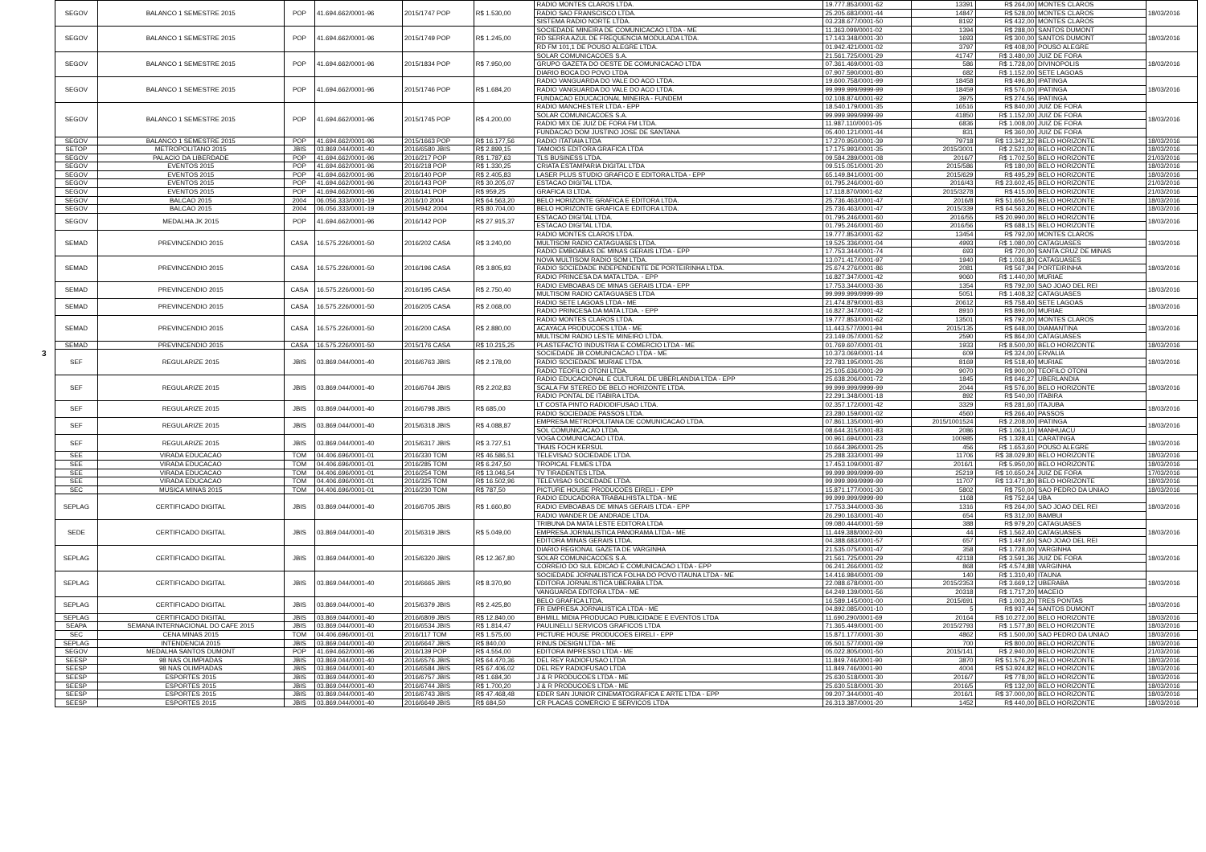| 3 | SEGOV | BALANCO 1 SEMESTRE 2015 | POP | 41.694.662/0001-96 | 2015/1747 POP | R$ 1.530,00 | RADIO MONTES CLAROS LTDA. | 19.777.853/0001-62 | 13391 | R$ 264,00 | MONTES CLAROS | 18/03/2016 |
| | | | | | | | RADIO SAO FRANSCISCO LTDA. | 25.205.683/0001-44 | 14847 | R$ 528,00 | MONTES CLAROS | |
| | | | | | | | SISTEMA RADIO NORTE LTDA. | 03.238.677/0001-50 | 8192 | R$ 432,00 | MONTES CLAROS | |
| | SEGOV | BALANCO 1 SEMESTRE 2015 | POP | 41.694.662/0001-96 | 2015/1749 POP | R$ 1.245,00 | SOCIEDADE MINEIRA DE COMUNICACAO LTDA - ME | 11.363.099/0001-02 | 1394 | R$ 288,00 | SANTOS DUMONT | 18/03/2016 |
| | | | | | | | RD SERRA AZUL DE FREQUENCIA MODULADA LTDA. | 17.143.348/0001-30 | 1693 | R$ 300,00 | SANTOS DUMONT | |
| | | | | | | | RD FM 101,1 DE POUSO ALEGRE LTDA. | 01.942.421/0001-02 | 3797 | R$ 408,00 | POUSO ALEGRE | |
| | SEGOV | BALANCO 1 SEMESTRE 2015 | POP | 41.694.662/0001-96 | 2015/1834 POP | R$ 7.950,00 | SOLAR COMUNICACOES S.A. | 21.561.725/0001-29 | 41747 | R$ 3.480,00 | JUIZ DE FORA | 18/03/2016 |
| | | | | | | | GRUPO GAZETA DO OESTE DE COMUNICACAO LTDA | 07.361.469/0001-03 | 586 | R$ 1.728,00 | DIVINOPOLIS | |
| | | | | | | | DIARIO BOCA DO POVO LTDA | 07.907.590/0001-80 | 682 | R$ 1.152,00 | SETE LAGOAS | |
| | SEGOV | BALANCO 1 SEMESTRE 2015 | POP | 41.694.662/0001-96 | 2015/1746 POP | R$ 1.684,20 | RADIO VANGUARDA DO VALE DO ACO LTDA. | 19.600.758/0001-99 | 18458 | R$ 496,80 | IPATINGA | 18/03/2016 |
| | | | | | | | RADIO VANGUARDA DO VALE DO ACO LTDA. | 99.999.999/9999-99 | 18459 | R$ 576,00 | IPATINGA | |
| | | | | | | | FUNDACAO EDUCACIONAL MINEIRA - FUNDEM | 02.108.874/0001-92 | 3975 | R$ 274,56 | IPATINGA | |
| | SEGOV | BALANCO 1 SEMESTRE 2015 | POP | 41.694.662/0001-96 | 2015/1745 POP | R$ 4.200,00 | RADIO MANCHESTER LTDA - EPP | 18.540.179/0001-35 | 16516 | R$ 840,00 | JUIZ DE FORA | 18/03/2016 |
| | | | | | | | SOLAR COMUNICACOES S.A. | 99.999.999/9999-99 | 41850 | R$ 1.152,00 | JUIZ DE FORA | |
| | | | | | | | RADIO MIX DE JUIZ DE FORA FM LTDA. | 11.987.110/0001-05 | 6836 | R$ 1.008,00 | JUIZ DE FORA | |
| | | | | | | | FUNDACAO DOM JUSTINO JOSE DE SANTANA | 05.400.121/0001-44 | 831 | R$ 360,00 | JUIZ DE FORA | |
| | SEGOV | BALANCO 1 SEMESTRE 2015 | POP | 41.694.662/0001-96 | 2015/1663 POP | R$ 16.177,56 | RADIO ITATIAIA LTDA | 17.270.950/0001-39 | 79718 | R$ 13.342,32 | BELO HORIZONTE | 18/03/2016 |
| | SETOP | METROPOLITANO 2015 | JBIS | 03.869.044/0001-40 | 2016/6580 JBIS | R$ 2.899,15 | TAMOIOS EDITORA GRAFICA LTDA | 17.175.993/0001-35 | 2015/3001 | R$ 2.521,00 | BELO HORIZONTE | 18/03/2016 |
| | SEGOV | PALACIO DA LIBERDADE | POP | 41.694.662/0001-96 | 2016/217 POP | R$ 1.787,63 | TLS BUSINESS LTDA. | 09.584.289/0001-08 | 2016/7 | R$ 1.702,50 | BELO HORIZONTE | 21/03/2016 |
| | SEGOV | EVENTOS 2015 | POP | 41.694.662/0001-96 | 2016/218 POP | R$ 1.330,25 | CRIATA ESTAMPARIA DIGITAL LTDA | 09.515.051/0001-20 | 2015/586 | R$ 180,00 | BELO HORIZONTE | 18/03/2016 |
| | SEGOV | EVENTOS 2015 | POP | 41.694.662/0001-96 | 2016/140 POP | R$ 2.405,83 | LASER PLUS STUDIO GRAFICO E EDITORA LTDA - EPP | 65.149.841/0001-00 | 2015/629 | R$ 495,29 | BELO HORIZONTE | 18/03/2016 |
| | SEGOV | EVENTOS 2015 | POP | 41.694.662/0001-96 | 2016/143 POP | R$ 30.205,07 | ESTACAO DIGITAL LTDA. | 01.795.246/0001-60 | 2016/43 | R$ 23.602,45 | BELO HORIZONTE | 21/03/2016 |
| | SEGOV | EVENTOS 2015 | POP | 41.694.662/0001-96 | 2016/141 POP | R$ 959,25 | GRAFICA I3 LTDA. | 17.118.870/0001-62 | 2015/3278 | R$ 415,00 | BELO HORIZONTE | 21/03/2016 |
| | SEGOV | BALCAO 2015 | 2004 | 06.056.333/0001-19 | 2016/10 2004 | R$ 64.563,20 | BELO HORIZONTE GRAFICA E EDITORA LTDA. | 25.736.463/0001-47 | 2016/8 | R$ 51.650,56 | BELO HORIZONTE | 18/03/2016 |
| | SEGOV | BALCAO 2015 | 2004 | 06.056.333/0001-19 | 2015/942 2004 | R$ 80.704,00 | BELO HORIZONTE GRAFICA E EDITORA LTDA. | 25.736.463/0001-47 | 2015/339 | R$ 64.563,20 | BELO HORIZONTE | 18/03/2016 |
| | SEGOV | MEDALHA JK 2015 | POP | 41.694.662/0001-96 | 2016/142 POP | R$ 27.915,37 | ESTACAO DIGITAL LTDA. | 01.795.246/0001-60 | 2016/55 | R$ 20.990,00 | BELO HORIZONTE | 18/03/2016 |
| | | | | | | | ESTACAO DIGITAL LTDA. | 01.795.246/0001-60 | 2016/56 | R$ 688,15 | BELO HORIZONTE | |
| | SEMAD | PREVINCENDIO 2015 | CASA | 16.575.226/0001-50 | 2016/202 CASA | R$ 3.240,00 | RADIO MONTES CLAROS LTDA. | 19.777.853/0001-62 | 13454 | R$ 792,00 | MONTES CLAROS | 18/03/2016 |
| | | | | | | | MULTISOM RADIO CATAGUASES LTDA. | 19.525.336/0001-04 | 4993 | R$ 1.080,00 | CATAGUASES | |
| | | | | | | | RADIO EMBOABAS DE MINAS GERAIS LTDA - EPP | 17.753.344/0001-74 | 693 | R$ 720,00 | SANTA CRUZ DE MINAS | |
| | SEMAD | PREVINCENDIO 2015 | CASA | 16.575.226/0001-50 | 2016/196 CASA | R$ 3.805,93 | NOVA MULTISOM RADIO SOM LTDA. | 13.071.417/0001-97 | 1940 | R$ 1.036,80 | CATAGUASES | 18/03/2016 |
| | | | | | | | RADIO SOCIEDADE INDEPENDENTE DE PORTEIRINHA LTDA. | 25.674.276/0001-86 | 2081 | R$ 567,94 | PORTEIRINHA | |
| | | | | | | | RADIO PRINCESA DA MATA LTDA. - EPP | 16.827.347/0001-42 | 9060 | R$ 1.440,00 | MURIAE | |
| | SEMAD | PREVINCENDIO 2015 | CASA | 16.575.226/0001-50 | 2016/195 CASA | R$ 2.750,40 | RADIO EMBOABAS DE MINAS GERAIS LTDA - EPP | 17.753.344/0003-36 | 1354 | R$ 792,00 | SAO JOAO DEL REI | 18/03/2016 |
| | | | | | | | MULTISOM RADIO CATAGUASES LTDA | 99.999.999/9999-99 | 5051 | R$ 1.408,32 | CATAGUASES | |
| | SEMAD | PREVINCENDIO 2015 | CASA | 16.575.226/0001-50 | 2016/205 CASA | R$ 2.068,00 | RADIO SETE LAGOAS LTDA - ME | 21.474.879/0001-83 | 20612 | R$ 758,40 | SETE LAGOAS | 18/03/2016 |
| | | | | | | | RADIO PRINCESA DA MATA LTDA. - EPP | 16.827.347/0001-42 | 8910 | R$ 896,00 | MURIAE | |
| | SEMAD | PREVINCENDIO 2015 | CASA | 16.575.226/0001-50 | 2016/200 CASA | R$ 2.880,00 | RADIO MONTES CLAROS LTDA. | 19.777.853/0001-62 | 13501 | R$ 792,00 | MONTES CLAROS | 18/03/2016 |
| | | | | | | | ACAYACA PRODUCOES LTDA - ME | 11.443.577/0001-94 | 2015/135 | R$ 648,00 | DIAMANTINA | |
| | | | | | | | MULTISOM RADIO LESTE MINEIRO LTDA. | 23.149.057/0001-52 | 2590 | R$ 864,00 | CATAGUASES | |
| | SEMAD | PREVINCENDIO 2015 | CASA | 16.575.226/0001-50 | 2015/176 CASA | R$ 10.215,25 | PLASTEFACTO INDUSTRIA E COMERCIO LTDA - ME | 01.769.607/0001-01 | 1933 | R$ 8.500,00 | BELO HORIZONTE | 18/03/2016 |
| | SEF | REGULARIZE 2015 | JBIS | 03.869.044/0001-40 | 2016/6763 JBIS | R$ 2.178,00 | SOCIEDADE JB COMUNICACAO LTDA - ME | 10.373.069/0001-14 | 609 | R$ 324,00 | ERVALIA | 18/03/2016 |
| | | | | | | | RADIO SOCIEDADE MURIAE LTDA. | 22.783.195/0001-26 | 8169 | R$ 518,40 | MURIAE | |
| | | | | | | | RADIO TEOFILO OTONI LTDA. | 25.105.636/0001-29 | 9070 | R$ 900,00 | TEOFILO OTONI | |
| | SEF | REGULARIZE 2015 | JBIS | 03.869.044/0001-40 | 2016/6764 JBIS | R$ 2.202,83 | RADIO EDUCACIONAL E CULTURAL DE UBERLANDIA LTDA - EPP | 25.638.206/0001-72 | 1845 | R$ 646,27 | UBERLANDIA | 18/03/2016 |
| | | | | | | | SCALA FM STEREO DE BELO HORIZONTE LTDA. | 99.999.999/9999-99 | 2044 | R$ 576,00 | BELO HORIZONTE | |
| | | | | | | | RADIO PONTAL DE ITABIRA LTDA. | 22.291.348/0001-18 | 892 | R$ 540,00 | ITABIRA | |
| | SEF | REGULARIZE 2015 | JBIS | 03.869.044/0001-40 | 2016/6798 JBIS | R$ 685,00 | LT COSTA PINTO RADIODIFUSAO LTDA. | 02.357.172/0001-42 | 3329 | R$ 281,60 | ITAJUBA | 18/03/2016 |
| | | | | | | | RADIO SOCIEDADE PASSOS LTDA. | 23.280.159/0001-02 | 4560 | R$ 266,40 | PASSOS | |
| | SEF | REGULARIZE 2015 | JBIS | 03.869.044/0001-40 | 2015/6318 JBIS | R$ 4.088,87 | EMPRESA METROPOLITANA DE COMUNICACAO LTDA. | 07.861.135/0001-90 | 2015/1001524 | R$ 2.208,00 | IPATINGA | 18/03/2016 |
| | | | | | | | SOL COMUNICACAO LTDA. | 08.644.315/0001-83 | 2086 | R$ 1.063,10 | MANHUACU | |
| | SEF | REGULARIZE 2015 | JBIS | 03.869.044/0001-40 | 2015/6317 JBIS | R$ 3.727,51 | VOGA COMUNICACAO LTDA. | 00.961.694/0001-23 | 100985 | R$ 1.328,41 | CARATINGA | 18/03/2016 |
| | | | | | | | THAIS FOCH KERSUL | 10.664.396/0001-25 | 456 | R$ 1.653,60 | POUSO ALEGRE | |
| | SEE | VIRADA EDUCACAO | TOM | 04.406.696/0001-01 | 2016/330 TOM | R$ 46.586,51 | TELEVISAO SOCIEDADE LTDA. | 25.288.333/0001-99 | 11706 | R$ 38.029,80 | BELO HORIZONTE | 18/03/2016 |
| | SEE | VIRADA EDUCACAO | TOM | 04.406.696/0001-01 | 2016/285 TOM | R$ 6.247,50 | TROPICAL FILMES LTDA | 17.453.109/0001-87 | 2016/1 | R$ 5.950,00 | BELO HORIZONTE | 18/03/2016 |
| | SEE | VIRADA EDUCACAO | TOM | 04.406.696/0001-01 | 2016/254 TOM | R$ 13.046,54 | TV TIRADENTES LTDA. | 99.999.999/9999-99 | 25219 | R$ 10.650,24 | JUIZ DE FORA | 17/03/2016 |
| | SEE | VIRADA EDUCACAO | TOM | 04.406.696/0001-01 | 2016/325 TOM | R$ 16.502,96 | TELEVISAO SOCIEDADE LTDA. | 99.999.999/9999-99 | 11707 | R$ 13.471,80 | BELO HORIZONTE | 18/03/2016 |
| | SEC | MUSICA MINAS 2015 | TOM | 04.406.696/0001-01 | 2016/230 TOM | R$ 787,50 | PICTURE HOUSE PRODUCOES EIRELI - EPP | 15.871.177/0001-30 | 5802 | R$ 750,00 | SAO PEDRO DA UNIAO | 18/03/2016 |
| | SEPLAG | CERTIFICADO DIGITAL | JBIS | 03.869.044/0001-40 | 2016/6705 JBIS | R$ 1.660,80 | RADIO EDUCADORA TRABALHISTA LTDA - ME | 99.999.999/9999-99 | 1168 | R$ 752,64 | UBA | 18/03/2016 |
| | | | | | | | RADIO EMBOABAS DE MINAS GERAIS LTDA - EPP | 17.753.344/0003-36 | 1316 | R$ 264,00 | SAO JOAO DEL REI | |
| | | | | | | | RADIO WANDER DE ANDRADE LTDA. | 26.290.163/0001-40 | 654 | R$ 312,00 | BAMBUI | |
| | SEDE | CERTIFICADO DIGITAL | JBIS | 03.869.044/0001-40 | 2015/6319 JBIS | R$ 5.049,00 | TRIBUNA DA MATA LESTE EDITORA LTDA | 09.080.444/0001-59 | 388 | R$ 979,20 | CATAGUASES | 18/03/2016 |
| | | | | | | | EMPRESA JORNALISTICA PANORAMA LTDA - ME | 11.449.388/0002-00 | 44 | R$ 1.562,40 | CATAGUASES | |
| | | | | | | | EDITORA MINAS GERAIS LTDA. | 04.388.683/0001-57 | 657 | R$ 1.497,60 | SAO JOAO DEL REI | |
| | SEPLAG | CERTIFICADO DIGITAL | JBIS | 03.869.044/0001-40 | 2015/6320 JBIS | R$ 12.367,80 | DIARIO REGIONAL GAZETA DE VARGINHA | 21.535.075/0001-47 | 358 | R$ 1.728,00 | VARGINHA | 18/03/2016 |
| | | | | | | | SOLAR COMUNICACOES S.A. | 21.561.725/0001-29 | 42118 | R$ 3.591,36 | JUIZ DE FORA | |
| | | | | | | | CORREIO DO SUL EDICAO E COMUNICACAO LTDA - EPP | 06.241.266/0001-02 | 868 | R$ 4.574,88 | VARGINHA | |
| | SEPLAG | CERTIFICADO DIGITAL | JBIS | 03.869.044/0001-40 | 2016/6665 JBIS | R$ 8.370,90 | SOCIEDADE JORNALISTICA FOLHA DO POVO ITAUNA LTDA - ME | 14.416.984/0001-09 | 140 | R$ 1.310,40 | ITAUNA | 18/03/2016 |
| | | | | | | | EDITORA JORNALISTICA UBERABA LTDA. | 22.088.678/0001-00 | 2015/2353 | R$ 3.669,12 | UBERABA | |
| | | | | | | | VANGUARDA EDITORA LTDA - ME | 64.249.139/0001-56 | 20318 | R$ 1.717,20 | MACEIO | |
| | SEPLAG | CERTIFICADO DIGITAL | JBIS | 03.869.044/0001-40 | 2015/6379 JBIS | R$ 2.425,80 | BELO GRAFICA LTDA. | 16.589.145/0001-00 | 2015/691 | R$ 1.003,20 | TRES PONTAS | 18/03/2016 |
| | | | | | | | FR EMPRESA JORNALISTICA LTDA - ME | 04.892.085/0001-10 | 5 | R$ 937,44 | SANTOS DUMONT | |
| | SEPLAG | CERTIFICADO DIGITAL | JBIS | 03.869.044/0001-40 | 2016/6809 JBIS | R$ 12.840,00 | BHMILL MIDIA PRODUCAO PUBLICIDADE E EVENTOS LTDA | 11.690.290/0001-69 | 20164 | R$ 10.272,00 | BELO HORIZONTE | 18/03/2016 |
| | SEAPA | SEMANA INTERNACIONAL DO CAFE 2015 | JBIS | 03.869.044/0001-40 | 2016/6534 JBIS | R$ 1.814,47 | PAULINELLI SERVICOS GRAFICOS LTDA | 71.365.449/0001-00 | 2015/2793 | R$ 1.577,80 | BELO HORIZONTE | 18/03/2016 |
| | SEC | CENA MINAS 2015 | TOM | 04.406.696/0001-01 | 2016/117 TOM | R$ 1.575,00 | PICTURE HOUSE PRODUCOES EIRELI - EPP | 15.871.177/0001-30 | 4862 | R$ 1.500,00 | SAO PEDRO DA UNIAO | 18/03/2016 |
| | SEPLAG | INTENDENCIA 2015 | JBIS | 03.869.044/0001-40 | 2016/6647 JBIS | R$ 840,00 | RINUS DESIGN LTDA - ME | 05.501.577/0001-09 | 700 | R$ 800,00 | BELO HORIZONTE | 18/03/2016 |
| | SEGOV | MEDALHA SANTOS DUMONT | POP | 41.694.662/0001-96 | 2016/139 POP | R$ 4.554,00 | EDITORA IMPRESSO LTDA - ME | 05.022.805/0001-50 | 2015/141 | R$ 2.940,00 | BELO HORIZONTE | 21/03/2016 |
| | SEESP | 98 NAS OLIMPIADAS | JBIS | 03.869.044/0001-40 | 2016/6576 JBIS | R$ 64.470,36 | DEL REY RADIOFUSAO LTDA | 11.849.746/0001-90 | 3870 | R$ 51.576,29 | BELO HORIZONTE | 18/03/2016 |
| | SEESP | 98 NAS OLIMPIADAS | JBIS | 03.869.044/0001-40 | 2016/6584 JBIS | R$ 67.406,02 | DEL REY RADIOFUSAO LTDA | 11.849.746/0001-90 | 4004 | R$ 53.924,82 | BELO HORIZONTE | 18/03/2016 |
| | SEESP | ESPORTES 2015 | JBIS | 03.869.044/0001-40 | 2016/6757 JBIS | R$ 1.684,30 | J & R PRODUCOES LTDA - ME | 25.630.518/0001-30 | 2016/7 | R$ 778,00 | BELO HORIZONTE | 18/03/2016 |
| | SEESP | ESPORTES 2015 | JBIS | 03.869.044/0001-40 | 2016/6744 JBIS | R$ 1.700,20 | J & R PRODUCOES LTDA - ME | 25.630.518/0001-30 | 2016/5 | R$ 132,00 | BELO HORIZONTE | 18/03/2016 |
| | SEESP | ESPORTES 2015 | JBIS | 03.869.044/0001-40 | 2016/6743 JBIS | R$ 47.468,48 | EDER SAN JUNIOR CINEMATOGRAFICA E ARTE LTDA - EPP | 09.207.344/0001-40 | 2016/1 | R$ 37.000,00 | BELO HORIZONTE | 18/03/2016 |
| | SEESP | ESPORTES 2015 | JBIS | 03.869.044/0001-40 | 2016/6649 JBIS | R$ 684,50 | CR PLACAS COMERCIO E SERVICOS LTDA | 26.313.387/0001-20 | 1452 | R$ 440,00 | BELO HORIZONTE | 18/03/2016 |